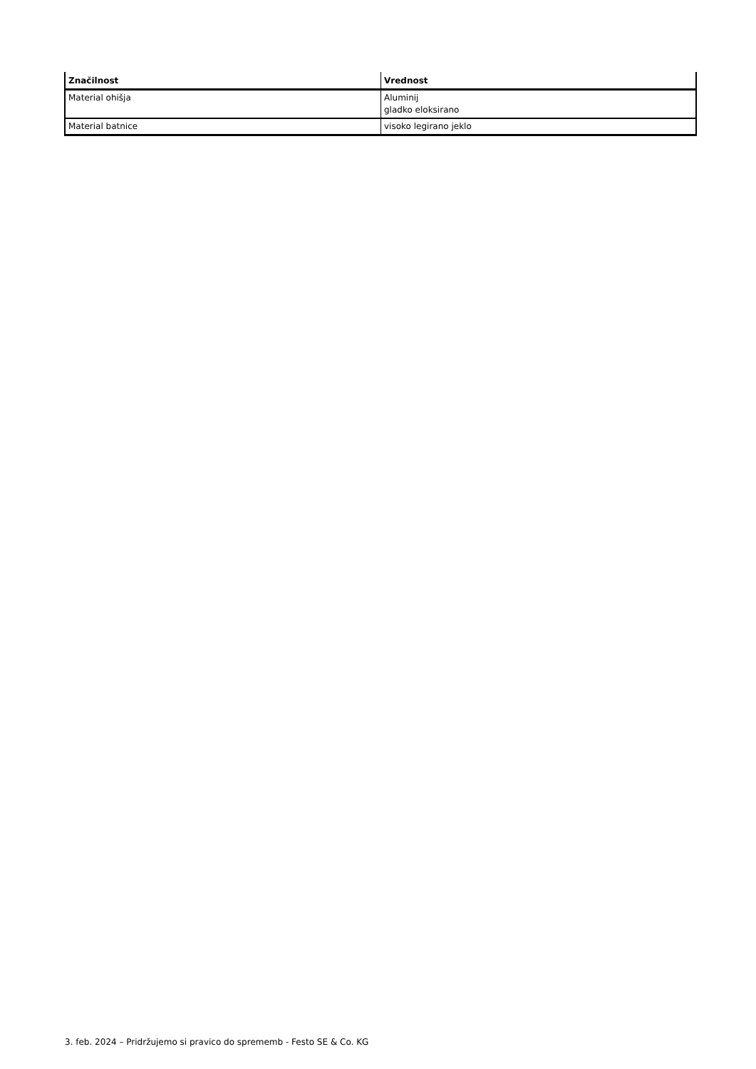| Značilnost | Vrednost |
| --- | --- |
| Material ohišja | Aluminij gladko eloksirano |
| Material batnice | visoko legirano jeklo |
3. feb. 2024 – Pridržujemo si pravico do sprememb - Festo SE & Co. KG